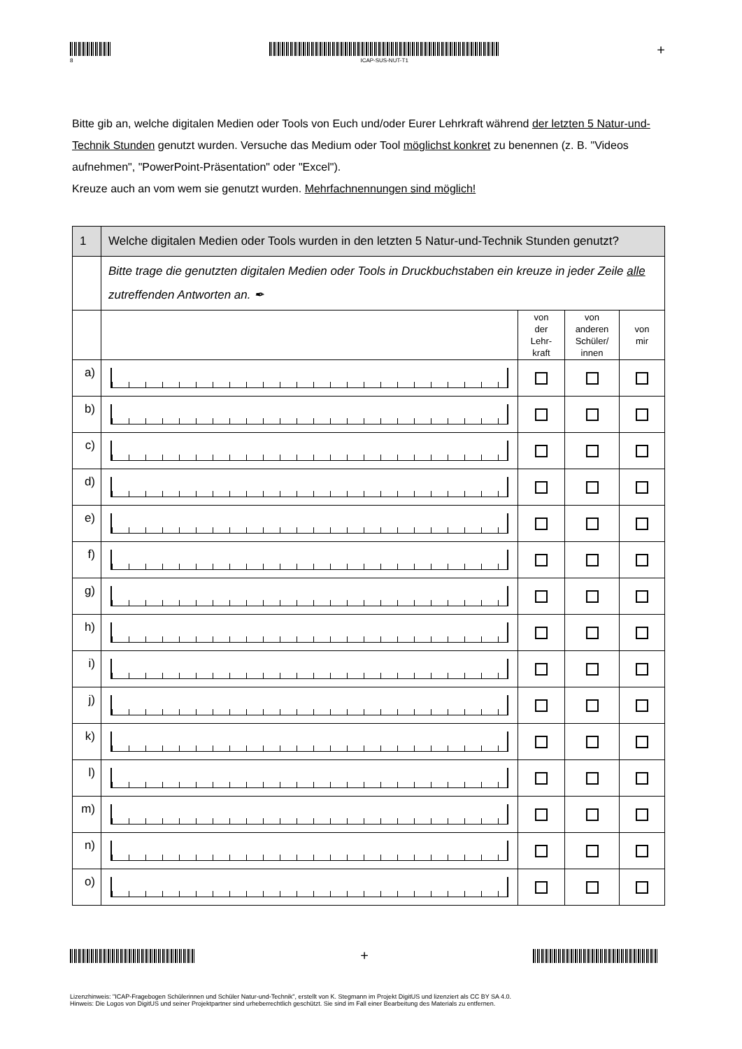8
ICAP-SUS-NUT-T1
+
Bitte gib an, welche digitalen Medien oder Tools von Euch und/oder Eurer Lehrkraft während der letzten 5 Natur-und-Technik Stunden genutzt wurden. Versuche das Medium oder Tool möglichst konkret zu benennen (z. B. "Videos aufnehmen", "PowerPoint-Präsentation" oder "Excel").
Kreuze auch an vom wem sie genutzt wurden. Mehrfachnennungen sind möglich!
| 1 | Welche digitalen Medien oder Tools wurden in den letzten 5 Natur-und-Technik Stunden genutzt? | | | |
| | Bitte trage die genutzten digitalen Medien oder Tools in Druckbuchstaben ein kreuze in jeder Zeile alle zutreffenden Antworten an. ✒ | | | |
| | | von der Lehr- kraft | von anderen Schüler/ innen | von mir |
| a) | | | | |
| b) | | | | |
| c) | | | | |
| d) | | | | |
| e) | | | | |
| f) | | | | |
| g) | | | | |
| h) | | | | |
| i) | | | | |
| j) | | | | |
| k) | | | | |
| l) | | | | |
| m) | | | | |
| n) | | | | |
| o) | | | | |
+
Lizenzhinweis: "ICAP-Fragebogen Schülerinnen und Schüler Natur-und-Technik", erstellt von K. Stegmann im Projekt DigitUS und lizenziert als CC BY SA 4.0.
Hinweis: Die Logos von DigitUS und seiner Projektpartner sind urheberrechtlich geschützt. Sie sind im Fall einer Bearbeitung des Materials zu entfernen.